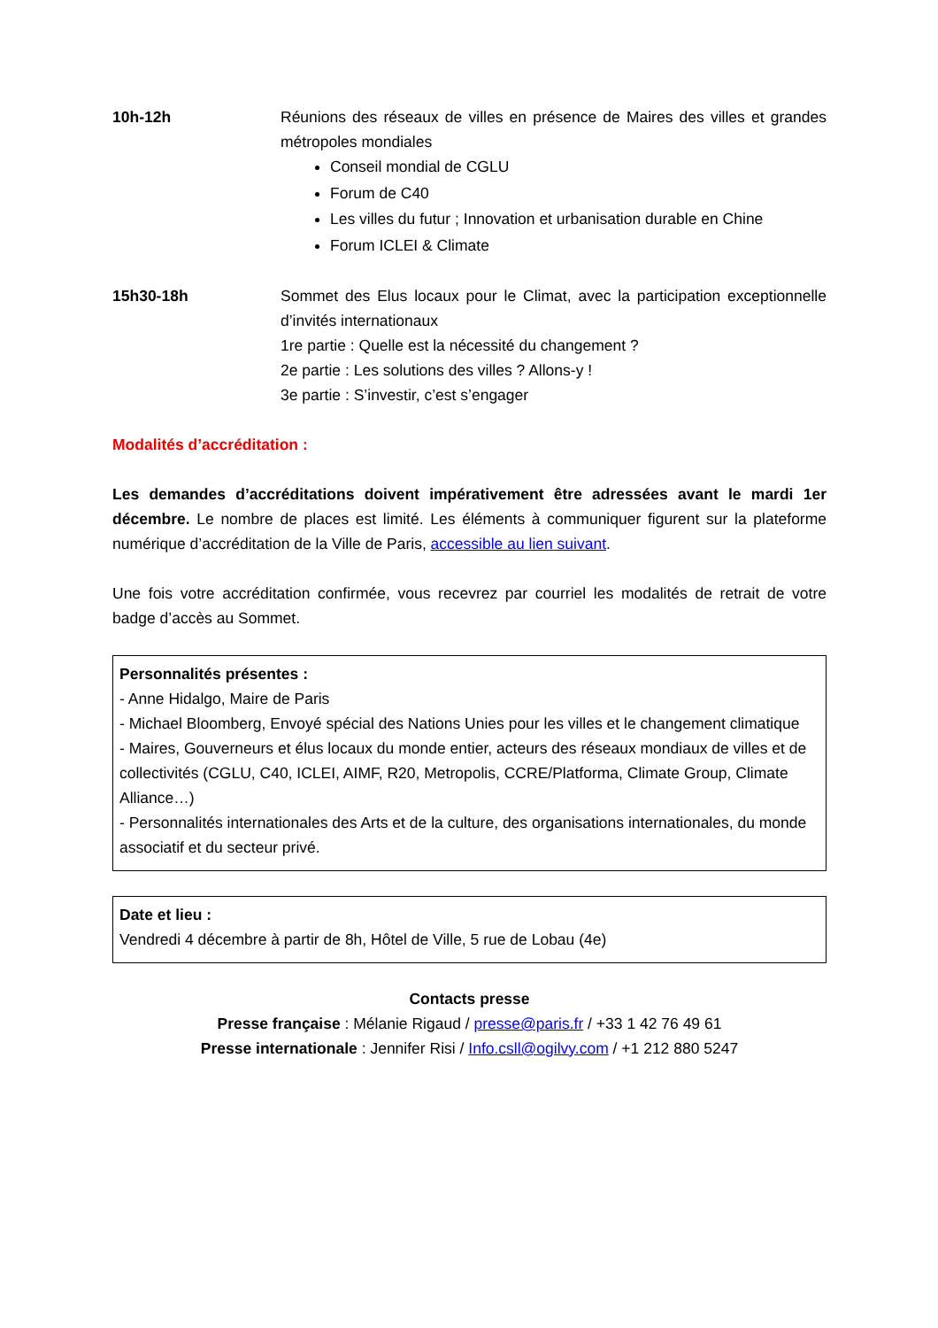10h-12h Réunions des réseaux de villes en présence de Maires des villes et grandes métropoles mondiales
Conseil mondial de CGLU
Forum de C40
Les villes du futur ; Innovation et urbanisation durable en Chine
Forum ICLEI & Climate
15h30-18h Sommet des Elus locaux pour le Climat, avec la participation exceptionnelle d’invités internationaux
1re partie : Quelle est la nécessité du changement ?
2e partie : Les solutions des villes ? Allons-y !
3e partie : S’investir, c’est s’engager
Modalités d’accréditation :
Les demandes d’accréditations doivent impérativement être adressées avant le mardi 1er décembre. Le nombre de places est limité. Les éléments à communiquer figurent sur la plateforme numérique d’accréditation de la Ville de Paris, accessible au lien suivant.
Une fois votre accréditation confirmée, vous recevrez par courriel les modalités de retrait de votre badge d’accès au Sommet.
Personnalités présentes :
- Anne Hidalgo, Maire de Paris
- Michael Bloomberg, Envoyé spécial des Nations Unies pour les villes et le changement climatique
- Maires, Gouverneurs et élus locaux du monde entier, acteurs des réseaux mondiaux de villes et de collectivités (CGLU, C40, ICLEI, AIMF, R20, Metropolis, CCRE/Platforma, Climate Group, Climate Alliance…)
- Personnalités internationales des Arts et de la culture, des organisations internationales, du monde associatif et du secteur privé.
Date et lieu :
Vendredi 4 décembre à partir de 8h, Hôtel de Ville, 5 rue de Lobau (4e)
Contacts presse
Presse française : Mélanie Rigaud / presse@paris.fr / +33 1 42 76 49 61
Presse internationale : Jennifer Risi / Info.csll@ogilvy.com / +1 212 880 5247